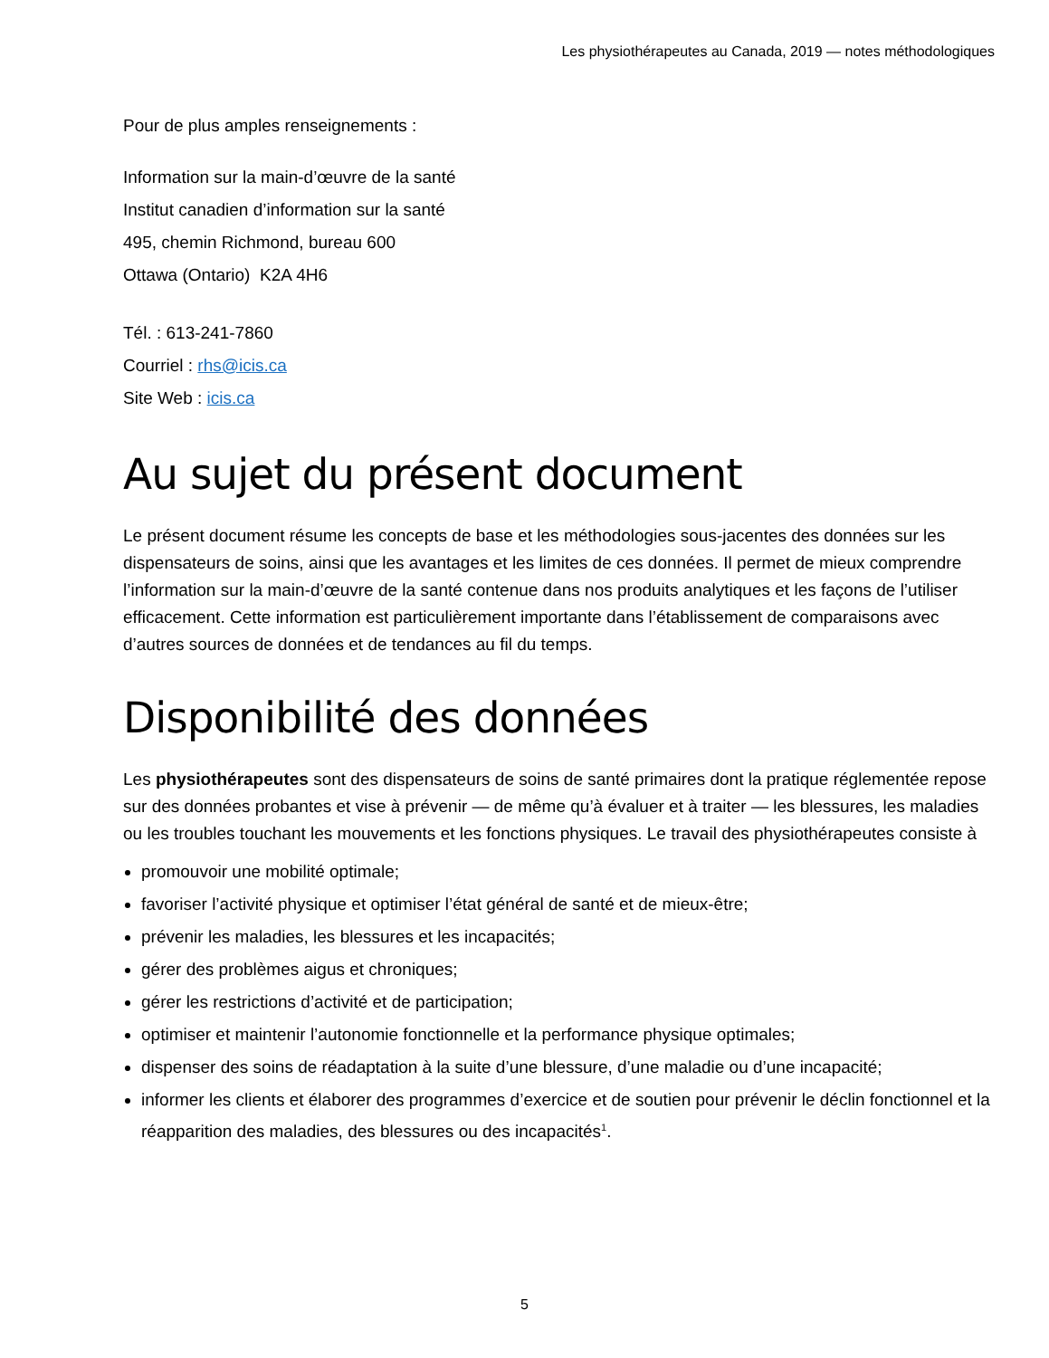Les physiothérapeutes au Canada, 2019 — notes méthodologiques
Pour de plus amples renseignements :
Information sur la main-d’œuvre de la santé
Institut canadien d’information sur la santé
495, chemin Richmond, bureau 600
Ottawa (Ontario) K2A 4H6
Tél. : 613-241-7860
Courriel : rhs@icis.ca
Site Web : icis.ca
Au sujet du présent document
Le présent document résume les concepts de base et les méthodologies sous-jacentes des données sur les dispensateurs de soins, ainsi que les avantages et les limites de ces données. Il permet de mieux comprendre l’information sur la main-d’œuvre de la santé contenue dans nos produits analytiques et les façons de l’utiliser efficacement. Cette information est particulièrement importante dans l’établissement de comparaisons avec d’autres sources de données et de tendances au fil du temps.
Disponibilité des données
Les physiothérapeutes sont des dispensateurs de soins de santé primaires dont la pratique réglementée repose sur des données probantes et vise à prévenir — de même qu’à évaluer et à traiter — les blessures, les maladies ou les troubles touchant les mouvements et les fonctions physiques. Le travail des physiothérapeutes consiste à
promouvoir une mobilité optimale;
favoriser l’activité physique et optimiser l’état général de santé et de mieux-être;
prévenir les maladies, les blessures et les incapacités;
gérer des problèmes aigus et chroniques;
gérer les restrictions d’activité et de participation;
optimiser et maintenir l’autonomie fonctionnelle et la performance physique optimales;
dispenser des soins de réadaptation à la suite d’une blessure, d’une maladie ou d’une incapacité;
informer les clients et élaborer des programmes d’exercice et de soutien pour prévenir le déclin fonctionnel et la réapparition des maladies, des blessures ou des incapacités<sup>1</sup>.
5